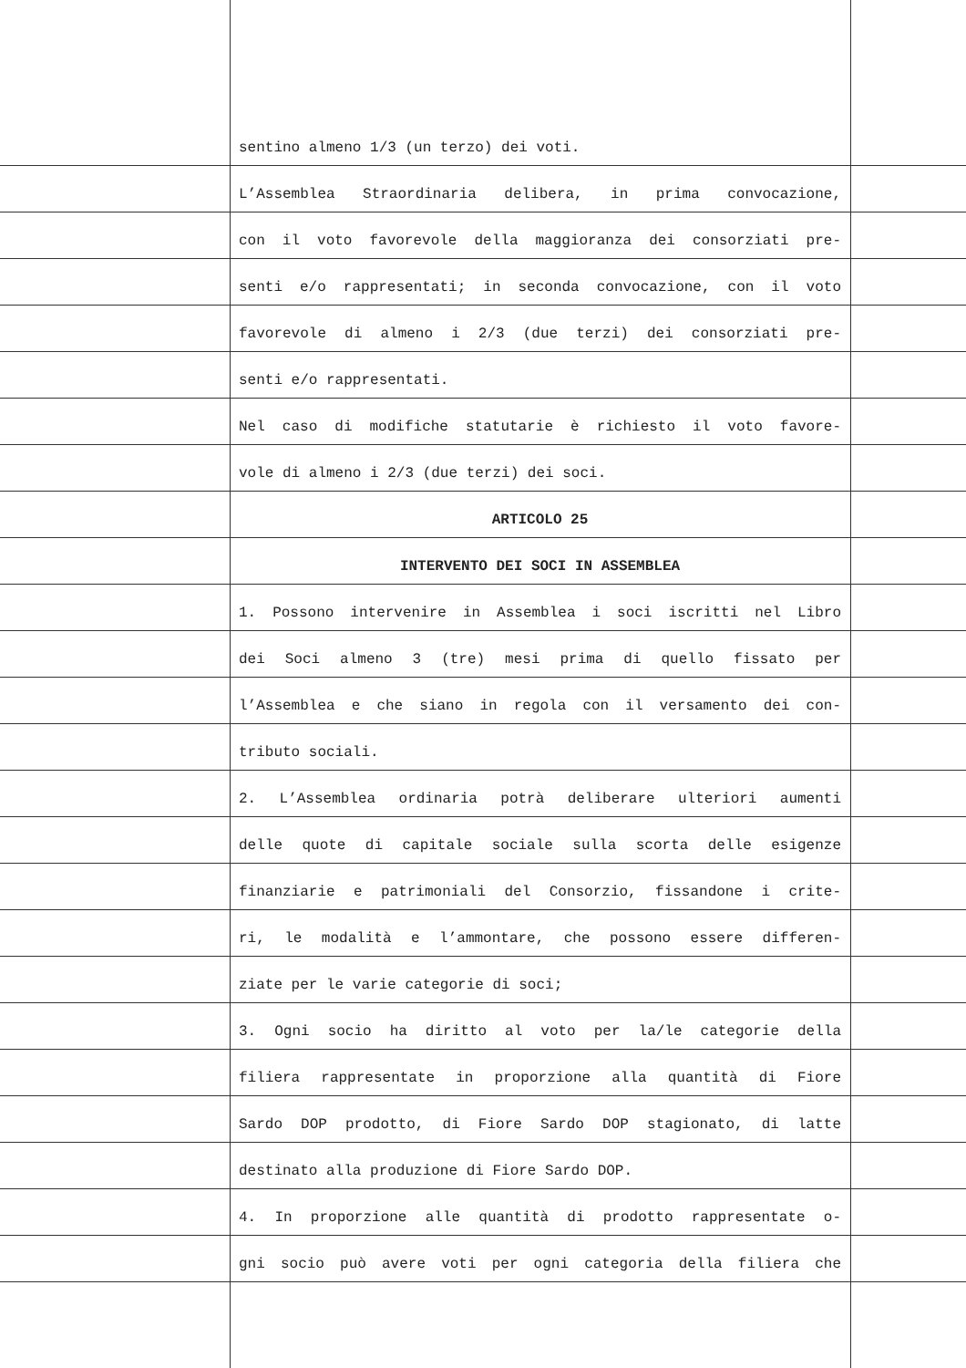sentino almeno 1/3 (un terzo) dei voti.
L’Assemblea Straordinaria delibera, in prima convocazione,
con il voto favorevole della maggioranza dei consorziati pre-
senti e/o rappresentati; in seconda convocazione, con il voto
favorevole di almeno i 2/3 (due terzi) dei consorziati pre-
senti e/o rappresentati.
Nel caso di modifiche statutarie è richiesto il voto favore-
vole di almeno i 2/3 (due terzi) dei soci.
ARTICOLO 25
INTERVENTO DEI SOCI IN ASSEMBLEA
1. Possono intervenire in Assemblea i soci iscritti nel Libro
dei Soci almeno 3 (tre) mesi prima di quello fissato per
l’Assemblea e che siano in regola con il versamento dei con-
tributo sociali.
2. L’Assemblea ordinaria potrà deliberare ulteriori aumenti
delle quote di capitale sociale sulla scorta delle esigenze
finanziarie e patrimoniali del Consorzio, fissandone i crite-
ri, le modalità e l’ammontare, che possono essere differen-
ziate per le varie categorie di soci;
3. Ogni socio ha diritto al voto per la/le categorie della
filiera rappresentate in proporzione alla quantità di Fiore
Sardo DOP prodotto, di Fiore Sardo DOP stagionato, di latte
destinato alla produzione di Fiore Sardo DOP.
4. In proporzione alle quantità di prodotto rappresentate o-
gni socio può avere voti per ogni categoria della filiera che